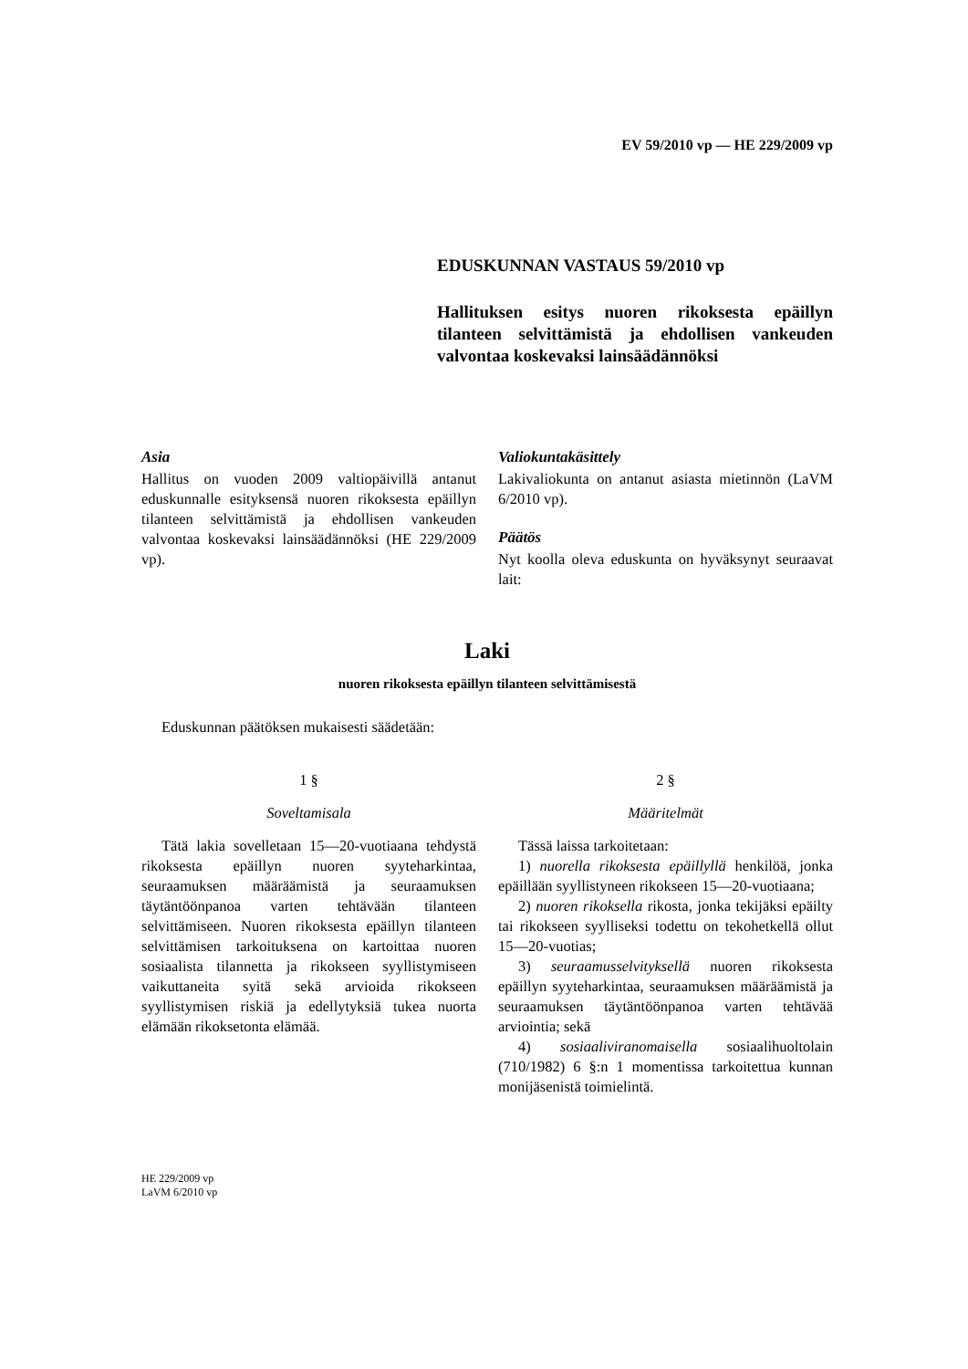EV 59/2010 vp — HE 229/2009 vp
EDUSKUNNAN VASTAUS 59/2010 vp
Hallituksen esitys nuoren rikoksesta epäillyn tilanteen selvittämistä ja ehdollisen vankeuden valvontaa koskevaksi lainsäädännöksi
Asia
Hallitus on vuoden 2009 valtiopäivillä antanut eduskunnalle esityksensä nuoren rikoksesta epäillyn tilanteen selvittämistä ja ehdollisen vankeuden valvontaa koskevaksi lainsäädännöksi (HE 229/2009 vp).
Valiokuntakäsittely
Lakivaliokunta on antanut asiasta mietinnön (LaVM 6/2010 vp).
Päätös
Nyt koolla oleva eduskunta on hyväksynyt seuraavat lait:
Laki
nuoren rikoksesta epäillyn tilanteen selvittämisestä
Eduskunnan päätöksen mukaisesti säädetään:
1 §
Soveltamisala
Tätä lakia sovelletaan 15—20-vuotiaana tehdystä rikoksesta epäillyn nuoren syyteharkintaa, seuraamuksen määräämistä ja seuraamuksen täytäntöönpanoa varten tehtävään tilanteen selvittämiseen. Nuoren rikoksesta epäillyn tilanteen selvittämisen tarkoituksena on kartoittaa nuoren sosiaalista tilannetta ja rikokseen syyllistymiseen vaikuttaneita syitä sekä arvioida rikokseen syyllistymisen riskiä ja edellytyksiä tukea nuorta elämään rikoksetonta elämää.
2 §
Määritelmät
Tässä laissa tarkoitetaan:
1) nuorella rikoksesta epäillyllä henkilöä, jonka epäillään syyllistyneen rikokseen 15—20-vuotiaana;
2) nuoren rikoksella rikosta, jonka tekijäksi epäilty tai rikokseen syylliseksi todettu on tekohetkellä ollut 15—20-vuotias;
3) seuraamusselvityksellä nuoren rikoksesta epäillyn syyteharkintaa, seuraamuksen määräämistä ja seuraamuksen täytäntöönpanoa varten tehtävää arviointia; sekä
4) sosiaaliviranomaisella sosiaalihuoltolain (710/1982) 6 §:n 1 momentissa tarkoitettua kunnan monijäsenistä toimielintä.
HE 229/2009 vp
LaVM 6/2010 vp